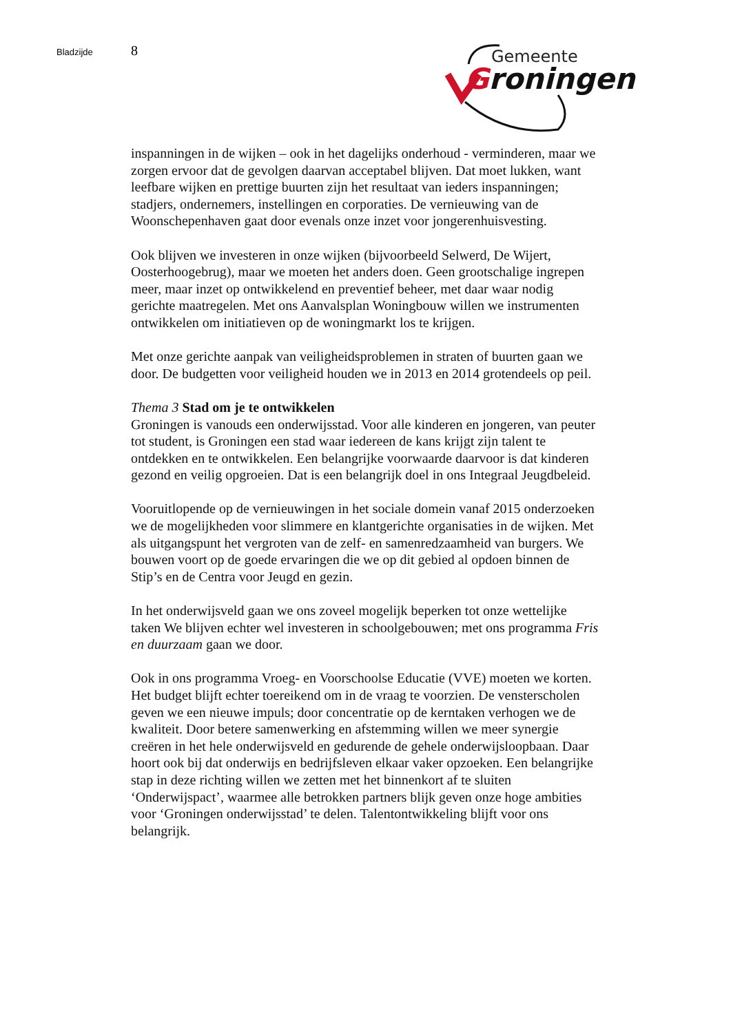Bladzijde 8
Gemeente
Groningen
inspanningen in de wijken – ook in het dagelijks onderhoud - verminderen, maar we zorgen ervoor dat de gevolgen daarvan acceptabel blijven. Dat moet lukken, want leefbare wijken en prettige buurten zijn het resultaat van ieders inspanningen; stadjers, ondernemers, instellingen en corporaties. De vernieuwing van de Woonschepenhaven gaat door evenals onze inzet voor jongerenhuisvesting.
Ook blijven we investeren in onze wijken (bijvoorbeeld Selwerd, De Wijert, Oosterhoogebrug), maar we moeten het anders doen. Geen grootschalige ingrepen meer, maar inzet op ontwikkelend en preventief beheer, met daar waar nodig gerichte maatregelen. Met ons Aanvalsplan Woningbouw willen we instrumenten ontwikkelen om initiatieven op de woningmarkt los te krijgen.
Met onze gerichte aanpak van veiligheidsproblemen in straten of buurten gaan we door. De budgetten voor veiligheid houden we in 2013 en 2014 grotendeels op peil.
Thema 3 Stad om je te ontwikkelen
Groningen is vanouds een onderwijsstad. Voor alle kinderen en jongeren, van peuter tot student, is Groningen een stad waar iedereen de kans krijgt zijn talent te ontdekken en te ontwikkelen. Een belangrijke voorwaarde daarvoor is dat kinderen gezond en veilig opgroeien. Dat is een belangrijk doel in ons Integraal Jeugdbeleid.
Vooruitlopende op de vernieuwingen in het sociale domein vanaf 2015 onderzoeken we de mogelijkheden voor slimmere en klantgerichte organisaties in de wijken. Met als uitgangspunt het vergroten van de zelf- en samenredzaamheid van burgers. We bouwen voort op de goede ervaringen die we op dit gebied al opdoen binnen de Stip’s en de Centra voor Jeugd en gezin.
In het onderwijsveld gaan we ons zoveel mogelijk beperken tot onze wettelijke taken We blijven echter wel investeren in schoolgebouwen; met ons programma Fris en duurzaam gaan we door.
Ook in ons programma Vroeg- en Voorschoolse Educatie (VVE) moeten we korten. Het budget blijft echter toereikend om in de vraag te voorzien. De vensterscholen geven we een nieuwe impuls; door concentratie op de kerntaken verhogen we de kwaliteit. Door betere samenwerking en afstemming willen we meer synergie creëren in het hele onderwijsveld en gedurende de gehele onderwijsloopbaan. Daar hoort ook bij dat onderwijs en bedrijfsleven elkaar vaker opzoeken. Een belangrijke stap in deze richting willen we zetten met het binnenkort af te sluiten ‘Onderwijspact’, waarmee alle betrokken partners blijk geven onze hoge ambities voor ‘Groningen onderwijsstad’ te delen. Talentontwikkeling blijft voor ons belangrijk.